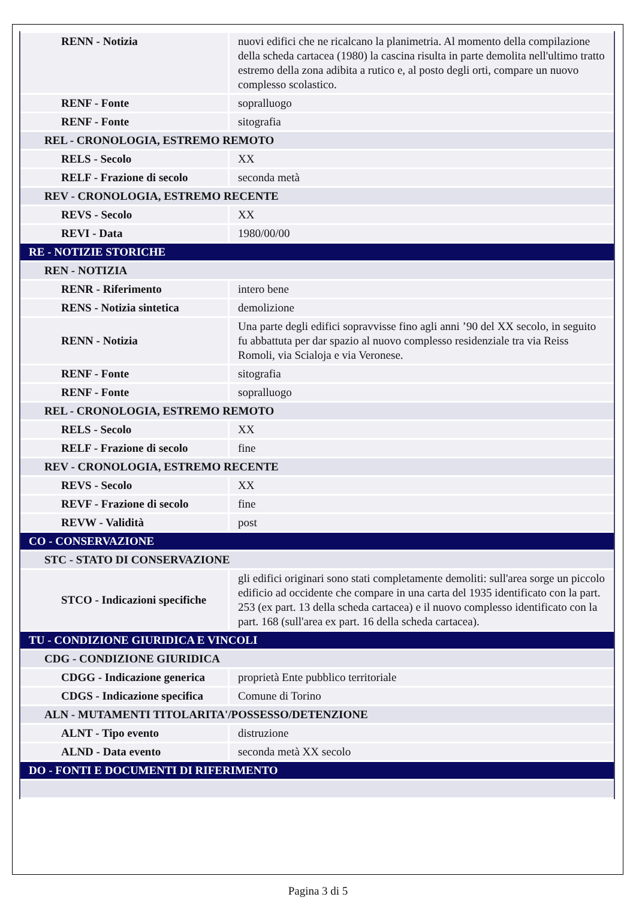| RENN - Notizia | nuovi edifici che ne ricalcano la planimetria. Al momento della compilazione della scheda cartacea (1980) la cascina risulta in parte demolita nell'ultimo tratto estremo della zona adibita a rutico e, al posto degli orti, compare un nuovo complesso scolastico. |
| RENF - Fonte | sopralluogo |
| RENF - Fonte | sitografia |
| REL - CRONOLOGIA, ESTREMO REMOTO | |
| RELS - Secolo | XX |
| RELF - Frazione di secolo | seconda metà |
| REV - CRONOLOGIA, ESTREMO RECENTE | |
| REVS - Secolo | XX |
| REVI - Data | 1980/00/00 |
| RE - NOTIZIE STORICHE | |
| REN - NOTIZIA | |
| RENR - Riferimento | intero bene |
| RENS - Notizia sintetica | demolizione |
| RENN - Notizia | Una parte degli edifici sopravvisse fino agli anni ’90 del XX secolo, in seguito fu abbattuta per dar spazio al nuovo complesso residenziale tra via Reiss Romoli, via Scialoja e via Veronese. |
| RENF - Fonte | sitografia |
| RENF - Fonte | sopralluogo |
| REL - CRONOLOGIA, ESTREMO REMOTO | |
| RELS - Secolo | XX |
| RELF - Frazione di secolo | fine |
| REV - CRONOLOGIA, ESTREMO RECENTE | |
| REVS - Secolo | XX |
| REVF - Frazione di secolo | fine |
| REVW - Validità | post |
| CO - CONSERVAZIONE | |
| STC - STATO DI CONSERVAZIONE | |
| STCO - Indicazioni specifiche | gli edifici originari sono stati completamente demoliti: sull'area sorge un piccolo edificio ad occidente che compare in una carta del 1935 identificato con la part. 253 (ex part. 13 della scheda cartacea) e il nuovo complesso identificato con la part. 168 (sull'area ex part. 16 della scheda cartacea). |
| TU - CONDIZIONE GIURIDICA E VINCOLI | |
| CDG - CONDIZIONE GIURIDICA | |
| CDGG - Indicazione generica | proprietà Ente pubblico territoriale |
| CDGS - Indicazione specifica | Comune di Torino |
| ALN - MUTAMENTI TITOLARITA'/POSSESSO/DETENZIONE | |
| ALNT - Tipo evento | distruzione |
| ALND - Data evento | seconda metà XX secolo |
| DO - FONTI E DOCUMENTI DI RIFERIMENTO | |
Pagina 3 di 5